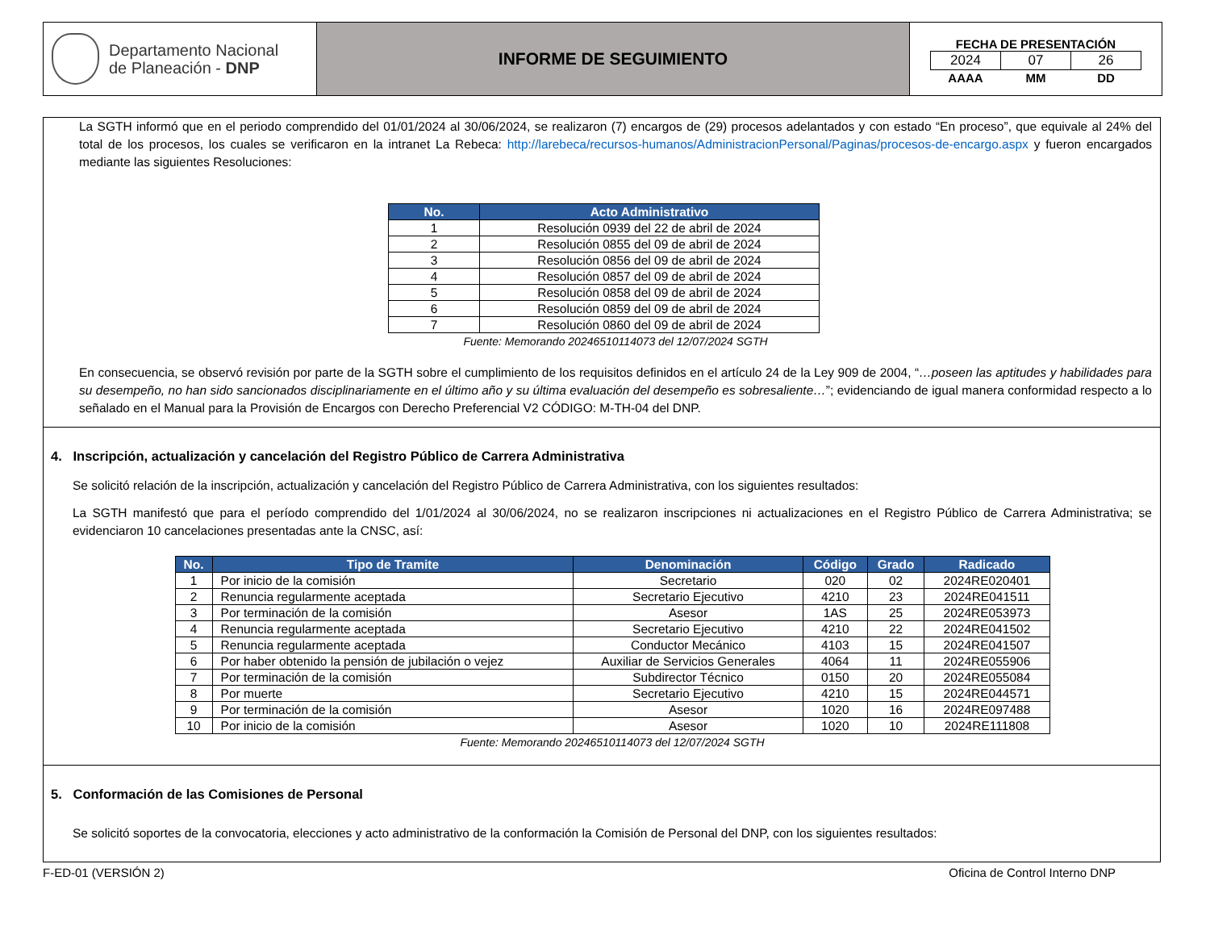Departamento Nacional
de Planeación - DNP
INFORME DE SEGUIMIENTO
FECHA DE PRESENTACIÓN
| 2024 | 07 | 26 |
| AAAA | MM | DD |
La SGTH informó que en el periodo comprendido del 01/01/2024 al 30/06/2024, se realizaron (7) encargos de (29) procesos adelantados y con estado “En proceso”, que equivale al 24% del total de los procesos, los cuales se verificaron en la intranet La Rebeca: http://larebeca/recursos-humanos/AdministracionPersonal/Paginas/procesos-de-encargo.aspx y fueron encargados mediante las siguientes Resoluciones:
| No. | Acto Administrativo |
| --- | --- |
| 1 | Resolución 0939 del 22 de abril de 2024 |
| 2 | Resolución 0855 del 09 de abril de 2024 |
| 3 | Resolución 0856 del 09 de abril de 2024 |
| 4 | Resolución 0857 del 09 de abril de 2024 |
| 5 | Resolución 0858 del 09 de abril de 2024 |
| 6 | Resolución 0859 del 09 de abril de 2024 |
| 7 | Resolución 0860 del 09 de abril de 2024 |
Fuente: Memorando 20246510114073 del 12/07/2024 SGTH
En consecuencia, se observó revisión por parte de la SGTH sobre el cumplimiento de los requisitos definidos en el artículo 24 de la Ley 909 de 2004, “…poseen las aptitudes y habilidades para su desempeño, no han sido sancionados disciplinariamente en el último año y su última evaluación del desempeño es sobresaliente…”; evidenciando de igual manera conformidad respecto a lo señalado en el Manual para la Provisión de Encargos con Derecho Preferencial V2 CÓDIGO: M-TH-04 del DNP.
4. Inscripción, actualización y cancelación del Registro Público de Carrera Administrativa
Se solicitó relación de la inscripción, actualización y cancelación del Registro Público de Carrera Administrativa, con los siguientes resultados:
La SGTH manifestó que para el período comprendido del 1/01/2024 al 30/06/2024, no se realizaron inscripciones ni actualizaciones en el Registro Público de Carrera Administrativa; se evidenciaron 10 cancelaciones presentadas ante la CNSC, así:
| No. | Tipo de Tramite | Denominación | Código | Grado | Radicado |
| --- | --- | --- | --- | --- | --- |
| 1 | Por inicio de la comisión | Secretario | 020 | 02 | 2024RE020401 |
| 2 | Renuncia regularmente aceptada | Secretario Ejecutivo | 4210 | 23 | 2024RE041511 |
| 3 | Por terminación de la comisión | Asesor | 1AS | 25 | 2024RE053973 |
| 4 | Renuncia regularmente aceptada | Secretario Ejecutivo | 4210 | 22 | 2024RE041502 |
| 5 | Renuncia regularmente aceptada | Conductor Mecánico | 4103 | 15 | 2024RE041507 |
| 6 | Por haber obtenido la pensión de jubilación o vejez | Auxiliar de Servicios Generales | 4064 | 11 | 2024RE055906 |
| 7 | Por terminación de la comisión | Subdirector Técnico | 0150 | 20 | 2024RE055084 |
| 8 | Por muerte | Secretario Ejecutivo | 4210 | 15 | 2024RE044571 |
| 9 | Por terminación de la comisión | Asesor | 1020 | 16 | 2024RE097488 |
| 10 | Por inicio de la comisión | Asesor | 1020 | 10 | 2024RE111808 |
Fuente: Memorando 20246510114073 del 12/07/2024 SGTH
5. Conformación de las Comisiones de Personal
Se solicitó soportes de la convocatoria, elecciones y acto administrativo de la conformación la Comisión de Personal del DNP, con los siguientes resultados:
F-ED-01 (VERSIÓN 2) Oficina de Control Interno DNP